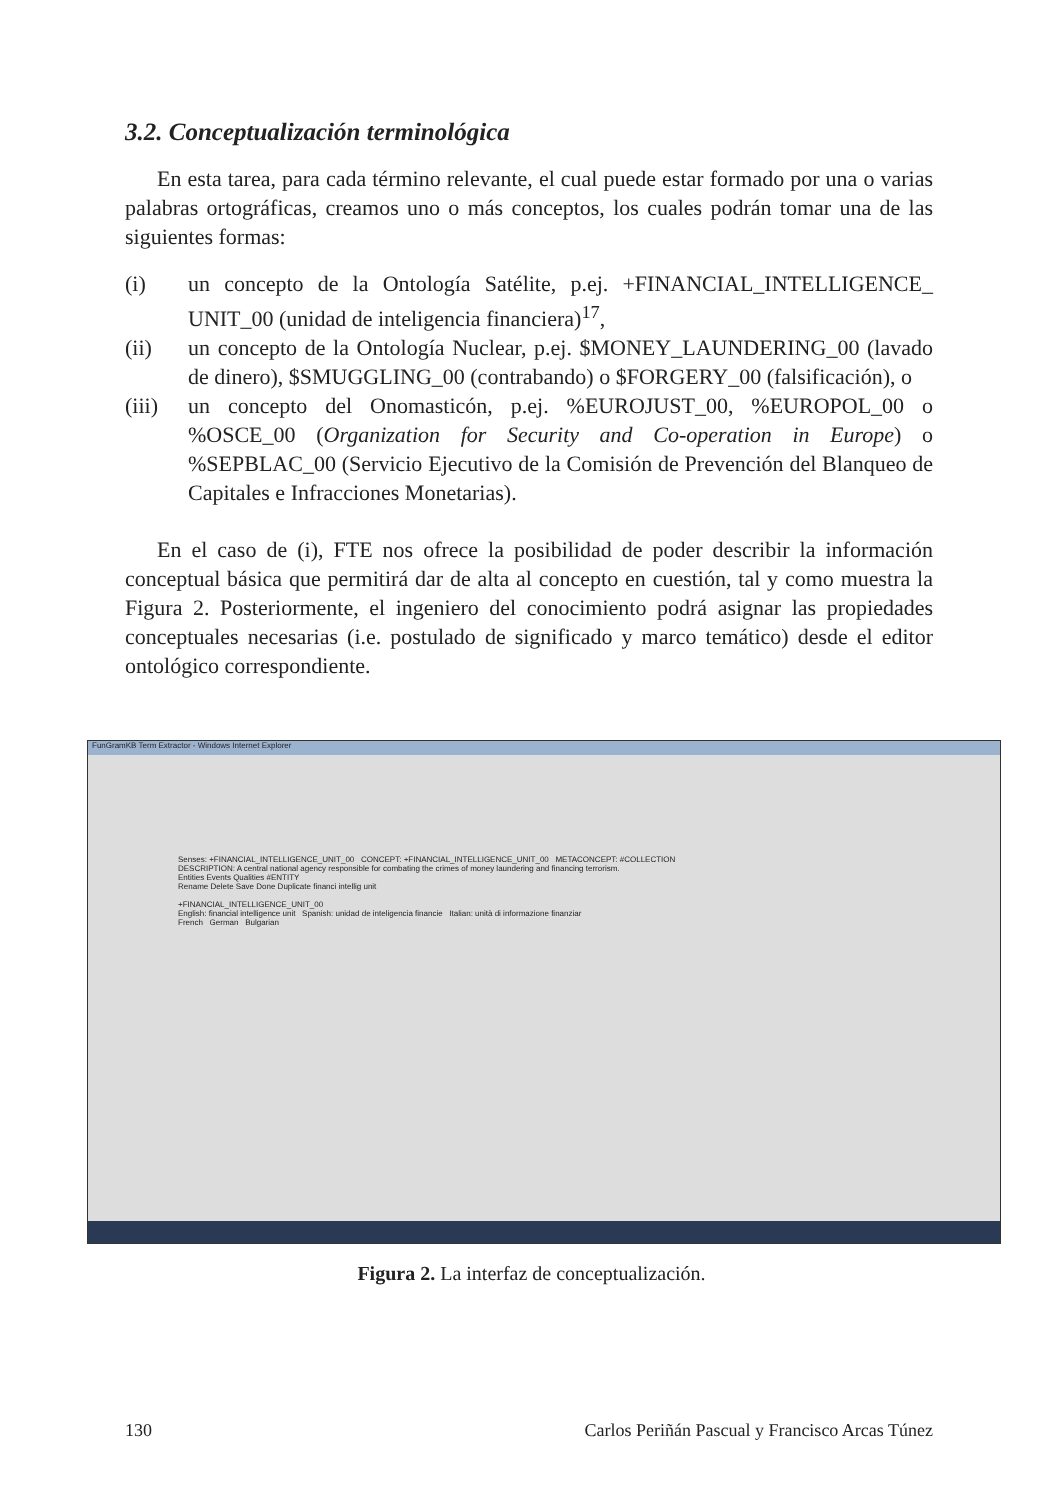3.2. Conceptualización terminológica
En esta tarea, para cada término relevante, el cual puede estar formado por una o varias palabras ortográficas, creamos uno o más conceptos, los cuales podrán tomar una de las siguientes formas:
(i) un concepto de la Ontología Satélite, p.ej. +FINANCIAL_INTELLIGENCE_ UNIT_00 (unidad de inteligencia financiera)<sup>17</sup>,
(ii) un concepto de la Ontología Nuclear, p.ej. $MONEY_LAUNDERING_00 (lavado de dinero), $SMUGGLING_00 (contrabando) o $FORGERY_00 (falsificación), o
(iii) un concepto del Onomasticón, p.ej. %EUROJUST_00, %EUROPOL_00 o %OSCE_00 (Organization for Security and Co-operation in Europe) o %SEPBLAC_00 (Servicio Ejecutivo de la Comisión de Prevención del Blanqueo de Capitales e Infracciones Monetarias).
En el caso de (i), FTE nos ofrece la posibilidad de poder describir la información conceptual básica que permitirá dar de alta al concepto en cuestión, tal y como muestra la Figura 2. Posteriormente, el ingeniero del conocimiento podrá asignar las propiedades conceptuales necesarias (i.e. postulado de significado y marco temático) desde el editor ontológico correspondiente.
FunGramKB Term Extractor - Windows Internet Explorer
Senses: +FINANCIAL_INTELLIGENCE_UNIT_00 CONCEPT: +FINANCIAL_INTELLIGENCE_UNIT_00 METACONCEPT: #COLLECTION
DESCRIPTION: A central national agency responsible for combating the crimes of money laundering and financing terrorism.
Entities Events Qualities #ENTITY
Rename Delete Save Done Duplicate financi intellig unit
+FINANCIAL_INTELLIGENCE_UNIT_00
English: financial intelligence unit Spanish: unidad de inteligencia financie Italian: unità di informazione finanziar
French German Bulgarian
Figura 2. La interfaz de conceptualización.
130 Carlos Periñán Pascual y Francisco Arcas Túnez